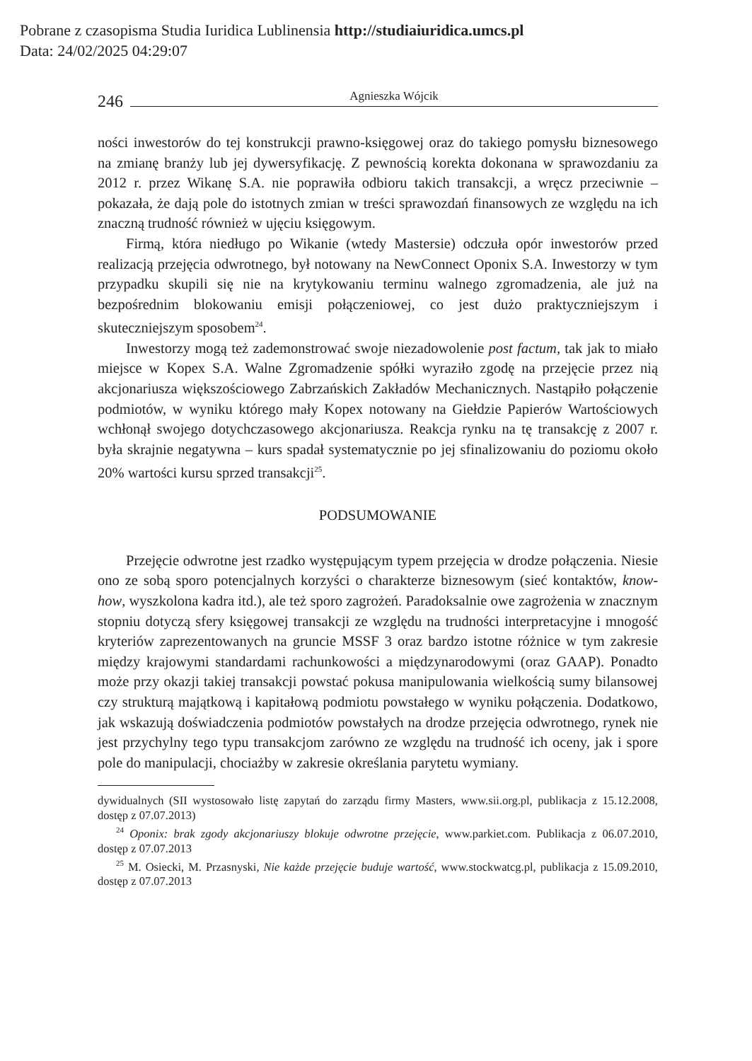Pobrane z czasopisma Studia Iuridica Lublinensia http://studiaiuridica.umcs.pl
Data: 24/02/2025 04:29:07
246 Agnieszka Wójcik
ności inwestorów do tej konstrukcji prawno-księgowej oraz do takiego pomysłu biznesowego na zmianę branży lub jej dywersyfikację. Z pewnością korekta dokonana w sprawozdaniu za 2012 r. przez Wikanę S.A. nie poprawiła odbioru takich transakcji, a wręcz przeciwnie – pokazała, że dają pole do istotnych zmian w treści sprawozdań finansowych ze względu na ich znaczną trudność również w ujęciu księgowym.
Firmą, która niedługo po Wikanie (wtedy Mastersie) odczuła opór inwestorów przed realizacją przejęcia odwrotnego, był notowany na NewConnect Oponix S.A. Inwestorzy w tym przypadku skupili się nie na krytykowaniu terminu walnego zgromadzenia, ale już na bezpośrednim blokowaniu emisji połączeniowej, co jest dużo praktyczniejszym i skuteczniejszym sposobem<sup>24</sup>.
Inwestorzy mogą też zademonstrować swoje niezadowolenie post factum, tak jak to miało miejsce w Kopex S.A. Walne Zgromadzenie spółki wyraziło zgodę na przejęcie przez nią akcjonariusza większościowego Zabrzańskich Zakładów Mechanicznych. Nastąpiło połączenie podmiotów, w wyniku którego mały Kopex notowany na Giełdzie Papierów Wartościowych wchłonął swojego dotychczasowego akcjonariusza. Reakcja rynku na tę transakcję z 2007 r. była skrajnie negatywna – kurs spadał systematycznie po jej sfinalizowaniu do poziomu około 20% wartości kursu sprzed transakcji<sup>25</sup>.
PODSUMOWANIE
Przejęcie odwrotne jest rzadko występującym typem przejęcia w drodze połączenia. Niesie ono ze sobą sporo potencjalnych korzyści o charakterze biznesowym (sieć kontaktów, know-how, wyszkolona kadra itd.), ale też sporo zagrożeń. Paradoksalnie owe zagrożenia w znacznym stopniu dotyczą sfery księgowej transakcji ze względu na trudności interpretacyjne i mnogość kryteriów zaprezentowanych na gruncie MSSF 3 oraz bardzo istotne różnice w tym zakresie między krajowymi standardami rachunkowości a międzynarodowymi (oraz GAAP). Ponadto może przy okazji takiej transakcji powstać pokusa manipulowania wielkością sumy bilansowej czy strukturą majątkową i kapitałową podmiotu powstałego w wyniku połączenia. Dodatkowo, jak wskazują doświadczenia podmiotów powstałych na drodze przejęcia odwrotnego, rynek nie jest przychylny tego typu transakcjom zarówno ze względu na trudność ich oceny, jak i spore pole do manipulacji, chociażby w zakresie określania parytetu wymiany.
dywidualnych (SII wystosowało listę zapytań do zarządu firmy Masters, www.sii.org.pl, publikacja z 15.12.2008, dostęp z 07.07.2013)
<sup>24</sup> Oponix: brak zgody akcjonariuszy blokuje odwrotne przejęcie, www.parkiet.com. Publikacja z 06.07.2010, dostęp z 07.07.2013
<sup>25</sup> M. Osiecki, M. Przasnyski, Nie każde przejęcie buduje wartość, www.stockwatcg.pl, publikacja z 15.09.2010, dostęp z 07.07.2013